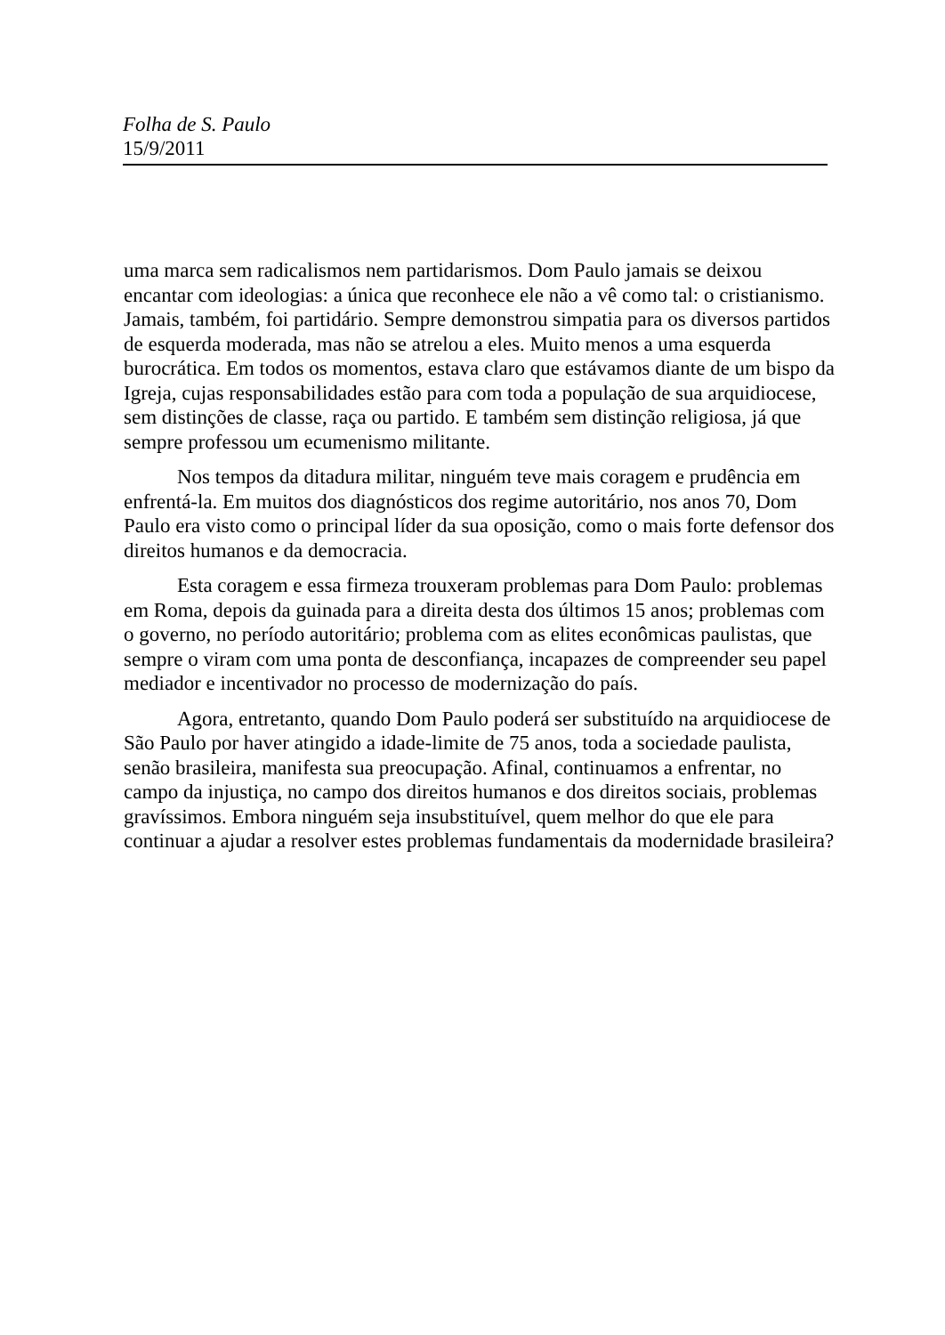Folha de S. Paulo
15/9/2011
uma marca sem radicalismos nem partidarismos. Dom Paulo jamais se deixou encantar com ideologias: a única que reconhece ele não a vê como tal: o cristianismo. Jamais, também, foi partidário. Sempre demonstrou simpatia para os diversos partidos de esquerda moderada, mas não se atrelou a eles. Muito menos a uma esquerda burocrática. Em todos os momentos, estava claro que estávamos diante de um bispo da Igreja, cujas responsabilidades estão para com toda a população de sua arquidiocese, sem distinções de classe, raça ou partido. E também sem distinção religiosa, já que sempre professou um ecumenismo militante.
Nos tempos da ditadura militar, ninguém teve mais coragem e prudência em enfrentá-la. Em muitos dos diagnósticos dos regime autoritário, nos anos 70, Dom Paulo era visto como o principal líder da sua oposição, como o mais forte defensor dos direitos humanos e da democracia.
Esta coragem e essa firmeza trouxeram problemas para Dom Paulo: problemas em Roma, depois da guinada para a direita desta dos últimos 15 anos; problemas com o governo, no período autoritário; problema com as elites econômicas paulistas, que sempre o viram com uma ponta de desconfiança, incapazes de compreender seu papel mediador e incentivador no processo de modernização do país.
Agora, entretanto, quando Dom Paulo poderá ser substituído na arquidiocese de São Paulo por haver atingido a idade-limite de 75 anos, toda a sociedade paulista, senão brasileira, manifesta sua preocupação. Afinal, continuamos a enfrentar, no campo da injustiça, no campo dos direitos humanos e dos direitos sociais, problemas gravíssimos. Embora ninguém seja insubstituível, quem melhor do que ele para continuar a ajudar a resolver estes problemas fundamentais da modernidade brasileira?